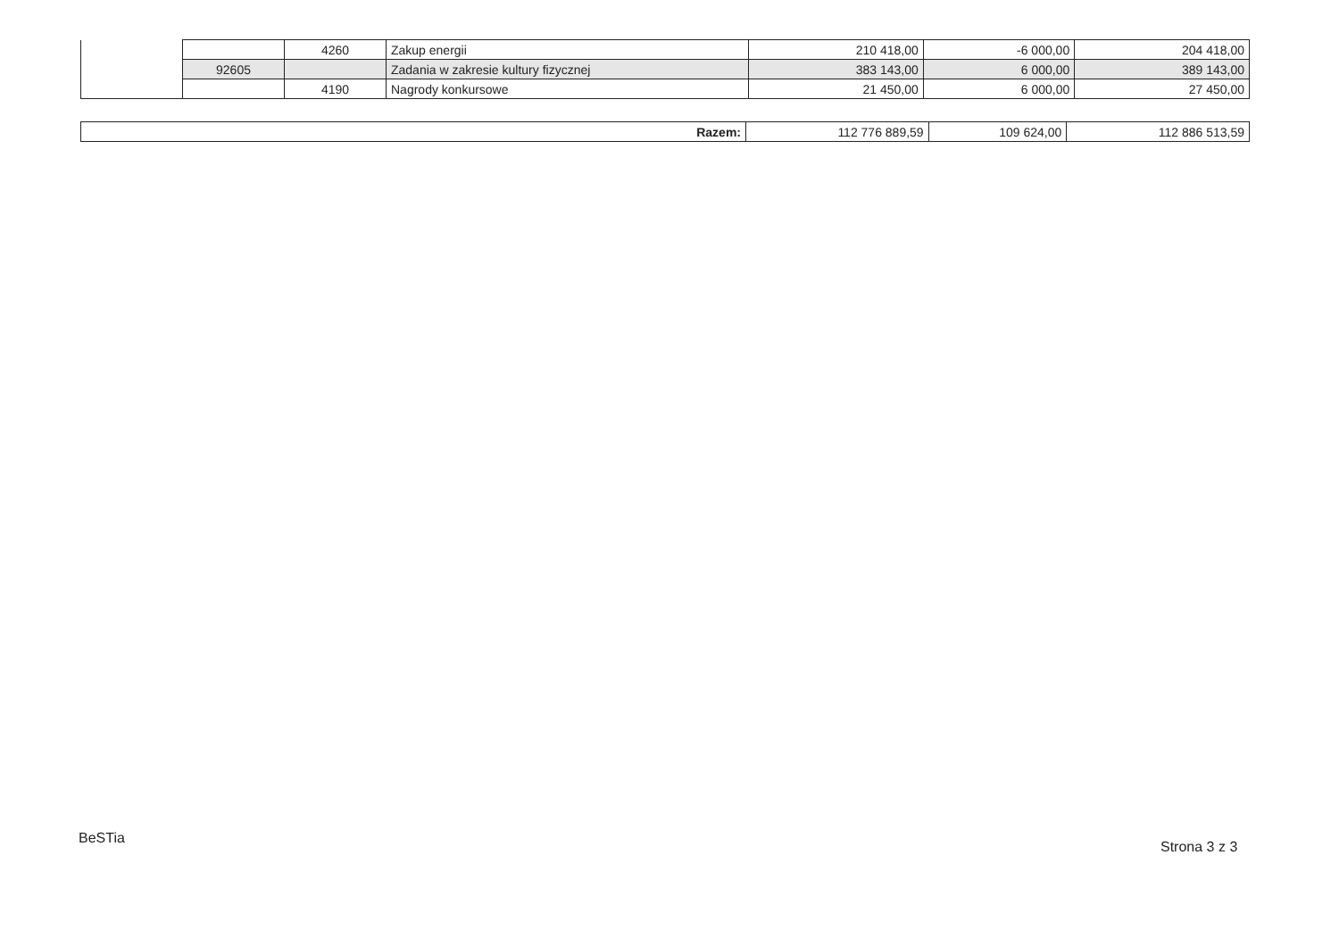| | | 4260 | Zakup energii | 210 418,00 | -6 000,00 | 204 418,00 |
| | 92605 | | Zadania w zakresie kultury fizycznej | 383 143,00 | 6 000,00 | 389 143,00 |
| | | 4190 | Nagrody konkursowe | 21 450,00 | 6 000,00 | 27 450,00 |
| Razem: | 112 776 889,59 | 109 624,00 | 112 886 513,59 |
BeSTia
Strona 3 z 3